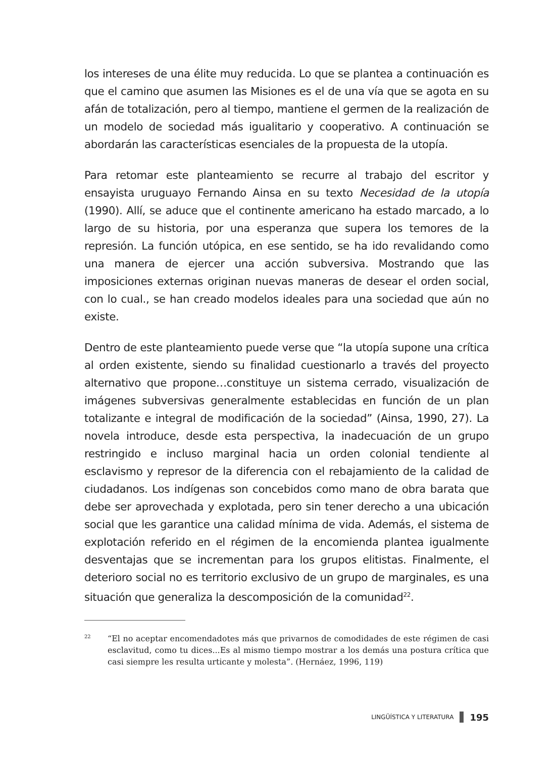los intereses de una élite muy reducida. Lo que se plantea a continuación es que el camino que asumen las Misiones es el de una vía que se agota en su afán de totalización, pero al tiempo, mantiene el germen de la realización de un modelo de sociedad más igualitario y cooperativo. A continuación se abordarán las características esenciales de la propuesta de la utopía.
Para retomar este planteamiento se recurre al trabajo del escritor y ensayista uruguayo Fernando Ainsa en su texto Necesidad de la utopía (1990). Allí, se aduce que el continente americano ha estado marcado, a lo largo de su historia, por una esperanza que supera los temores de la represión. La función utópica, en ese sentido, se ha ido revalidando como una manera de ejercer una acción subversiva. Mostrando que las imposiciones externas originan nuevas maneras de desear el orden social, con lo cual., se han creado modelos ideales para una sociedad que aún no existe.
Dentro de este planteamiento puede verse que “la utopía supone una crítica al orden existente, siendo su finalidad cuestionarlo a través del proyecto alternativo que propone…constituye un sistema cerrado, visualización de imágenes subversivas generalmente establecidas en función de un plan totalizante e integral de modificación de la sociedad” (Ainsa, 1990, 27). La novela introduce, desde esta perspectiva, la inadecuación de un grupo restringido e incluso marginal hacia un orden colonial tendiente al esclavismo y represor de la diferencia con el rebajamiento de la calidad de ciudadanos. Los indígenas son concebidos como mano de obra barata que debe ser aprovechada y explotada, pero sin tener derecho a una ubicación social que les garantice una calidad mínima de vida. Además, el sistema de explotación referido en el régimen de la encomienda plantea igualmente desventajas que se incrementan para los grupos elitistas. Finalmente, el deterioro social no es territorio exclusivo de un grupo de marginales, es una situación que generaliza la descomposición de la comunidad<sup>22</sup>.
22 “El no aceptar encomendadotes más que privarnos de comodidades de este régimen de casi esclavitud, como tu dices...Es al mismo tiempo mostrar a los demás una postura crítica que casi siempre les resulta urticante y molesta”. (Hernáez, 1996, 119)
LINGÜÍSTICA Y LITERATURA 195